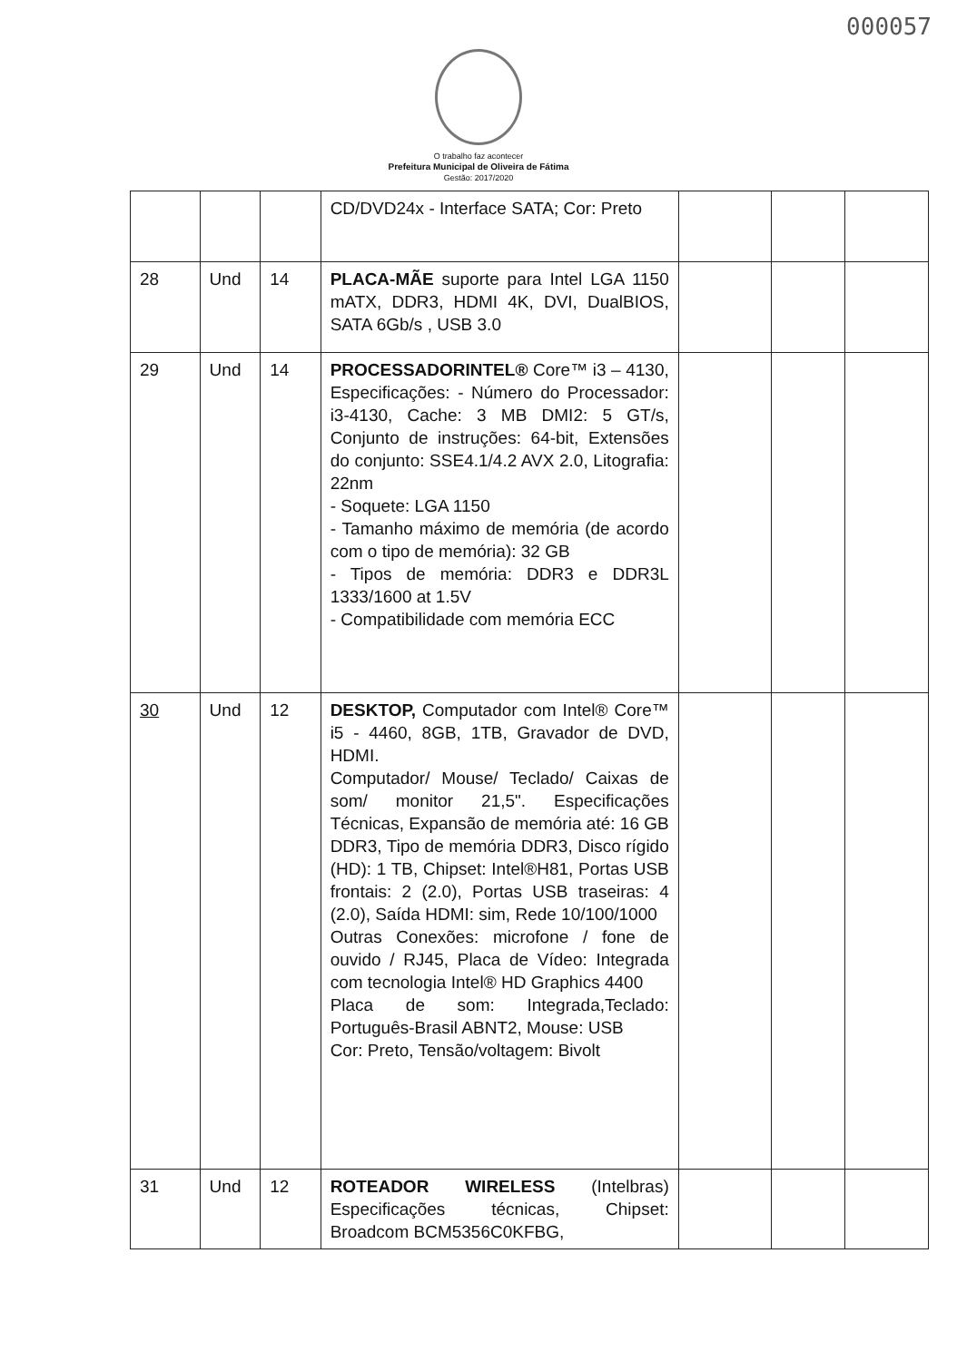000057
O trabalho faz acontecer
Prefeitura Municipal de Oliveira de Fátima
Gestão: 2017/2020
| | | | CD/DVD24x - Interface SATA; Cor: Preto | | | |
| 28 | Und | 14 | PLACA-MÃE suporte para Intel LGA 1150 mATX, DDR3, HDMI 4K, DVI, DualBIOS, SATA 6Gb/s , USB 3.0 | | | |
| 29 | Und | 14 | PROCESSADORINTEL® Core™ i3 – 4130, Especificações: - Número do Processador: i3-4130, Cache: 3 MB DMI2: 5 GT/s, Conjunto de instruções: 64-bit, Extensões do conjunto: SSE4.1/4.2 AVX 2.0, Litografia: 22nm - Soquete: LGA 1150 - Tamanho máximo de memória (de acordo com o tipo de memória): 32 GB - Tipos de memória: DDR3 e DDR3L 1333/1600 at 1.5V - Compatibilidade com memória ECC | | | |
| 30 | Und | 12 | DESKTOP, Computador com Intel® Core™ i5 - 4460, 8GB, 1TB, Gravador de DVD, HDMI. Computador/ Mouse/ Teclado/ Caixas de som/ monitor 21,5". Especificações Técnicas, Expansão de memória até: 16 GB DDR3, Tipo de memória DDR3, Disco rígido (HD): 1 TB, Chipset: Intel®H81, Portas USB frontais: 2 (2.0), Portas USB traseiras: 4 (2.0), Saída HDMI: sim, Rede 10/100/1000 Outras Conexões: microfone / fone de ouvido / RJ45, Placa de Vídeo: Integrada com tecnologia Intel® HD Graphics 4400 Placa de som: Integrada,Teclado: Português-Brasil ABNT2, Mouse: USB Cor: Preto, Tensão/voltagem: Bivolt | | | |
| 31 | Und | 12 | ROTEADOR WIRELESS (Intelbras) Especificações técnicas, Chipset: Broadcom BCM5356C0KFBG, | | | |